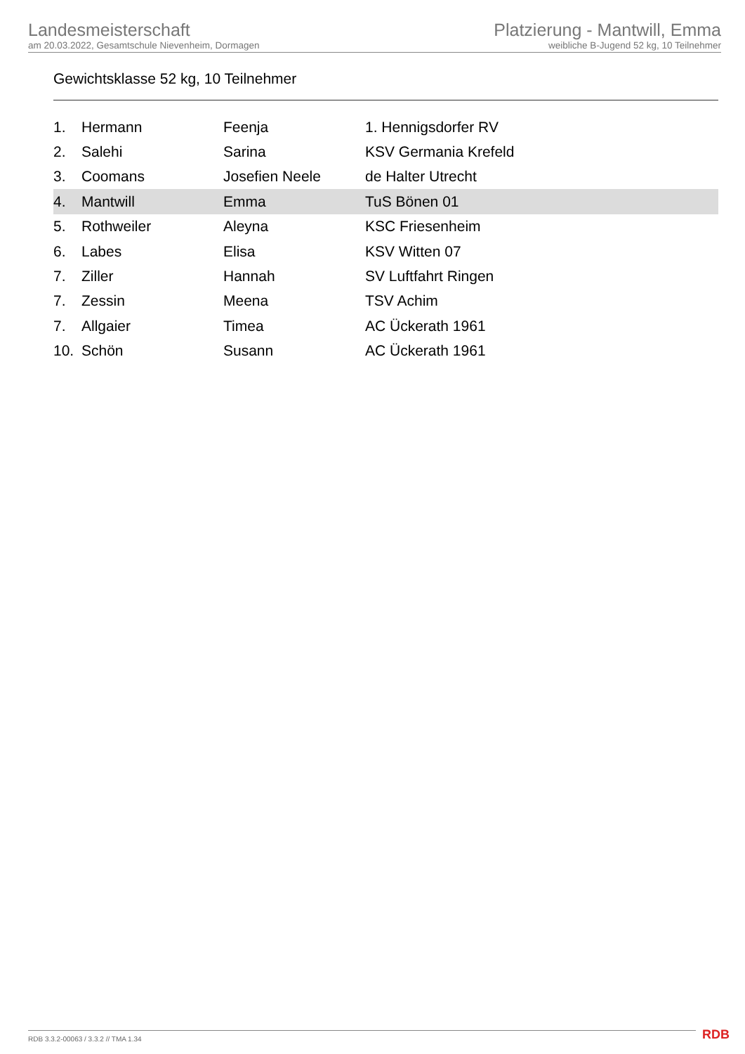Landesmeisterschaft
am 20.03.2022, Gesamtschule Nievenheim, Dormagen
Platzierung - Mantwill, Emma
weibliche B-Jugend 52 kg, 10 Teilnehmer
Gewichtsklasse 52 kg, 10 Teilnehmer
| 1. | Hermann | Feenja | 1. Hennigsdorfer RV |
| 2. | Salehi | Sarina | KSV Germania Krefeld |
| 3. | Coomans | Josefien Neele | de Halter Utrecht |
| 4. | Mantwill | Emma | TuS Bönen 01 |
| 5. | Rothweiler | Aleyna | KSC Friesenheim |
| 6. | Labes | Elisa | KSV Witten 07 |
| 7. | Ziller | Hannah | SV Luftfahrt Ringen |
| 7. | Zessin | Meena | TSV Achim |
| 7. | Allgaier | Timea | AC Ückerath 1961 |
| 10. | Schön | Susann | AC Ückerath 1961 |
RDB 3.3.2-00063 / 3.3.2 // TMA 1.34
RDB